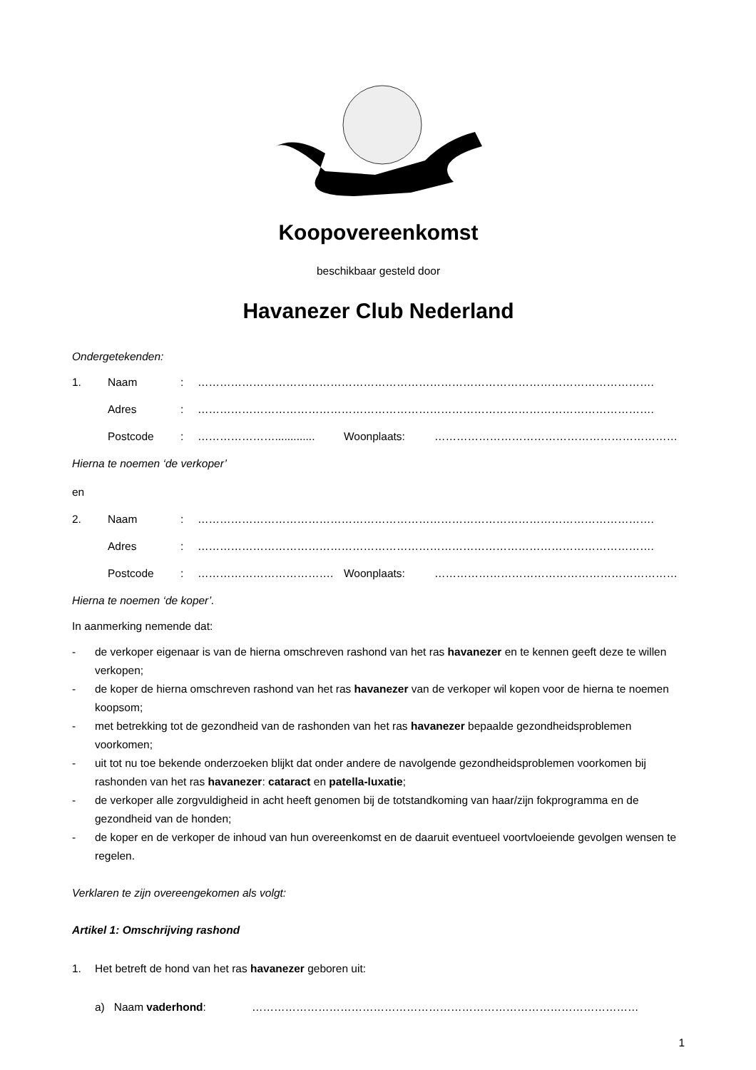Koopovereenkomst
beschikbaar gesteld door
Havanezer Club Nederland
Ondergetekenden:
1. Naam: …………………………………………………………………………………………………………….
Adres: …………………………………………………………………………………………………………….
Postcode: …………………............. Woonplaats: …………………………………………………………
Hierna te noemen ‘de verkoper’
en
2. Naam: …………………………………………………………………………………………………………….
Adres: …………………………………………………………………………………………………………….
Postcode: ………………………………. Woonplaats: …………………………………………………………
Hierna te noemen ‘de koper’.
In aanmerking nemende dat:
- de verkoper eigenaar is van de hierna omschreven rashond van het ras havanezer en te kennen geeft deze te willen verkopen;
- de koper de hierna omschreven rashond van het ras havanezer van de verkoper wil kopen voor de hierna te noemen koopsom;
- met betrekking tot de gezondheid van de rashonden van het ras havanezer bepaalde gezondheidsproblemen voorkomen;
- uit tot nu toe bekende onderzoeken blijkt dat onder andere de navolgende gezondheidsproblemen voorkomen bij rashonden van het ras havanezer: cataract en patella-luxatie;
- de verkoper alle zorgvuldigheid in acht heeft genomen bij de totstandkoming van haar/zijn fokprogramma en de gezondheid van de honden;
- de koper en de verkoper de inhoud van hun overeenkomst en de daaruit eventueel voortvloeiende gevolgen wensen te regelen.
Verklaren te zijn overeengekomen als volgt:
Artikel 1: Omschrijving rashond
1. Het betreft de hond van het ras havanezer geboren uit:
a) Naam vaderhond: ……………………………………………………………………………………………
1